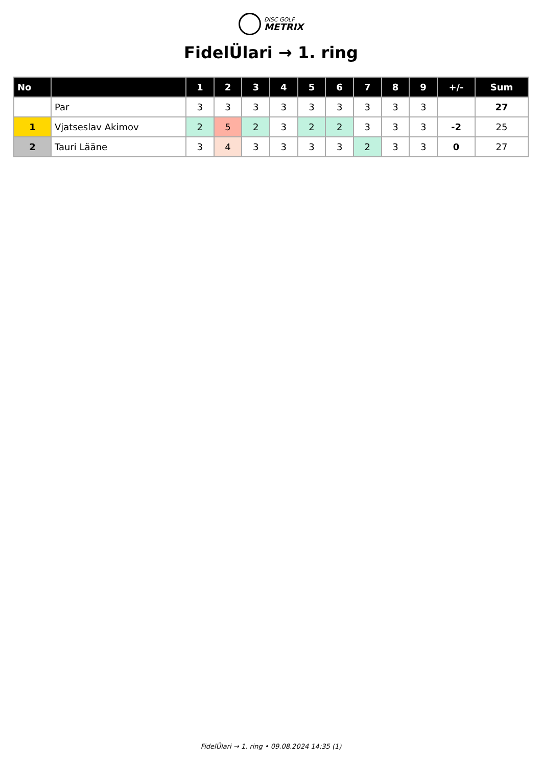DISC GOLF
METRIX
FidelÜlari → 1. ring
| No | | 1 | 2 | 3 | 4 | 5 | 6 | 7 | 8 | 9 | +/- | Sum |
| --- | --- | --- | --- | --- | --- | --- | --- | --- | --- | --- | --- | --- |
| | Par | 3 | 3 | 3 | 3 | 3 | 3 | 3 | 3 | 3 | | 27 |
| 1 | Vjatseslav Akimov | 2 | 5 | 2 | 3 | 2 | 2 | 3 | 3 | 3 | -2 | 25 |
| 2 | Tauri Lääne | 3 | 4 | 3 | 3 | 3 | 3 | 2 | 3 | 3 | 0 | 27 |
FidelÜlari → 1. ring • 09.08.2024 14:35 (1)